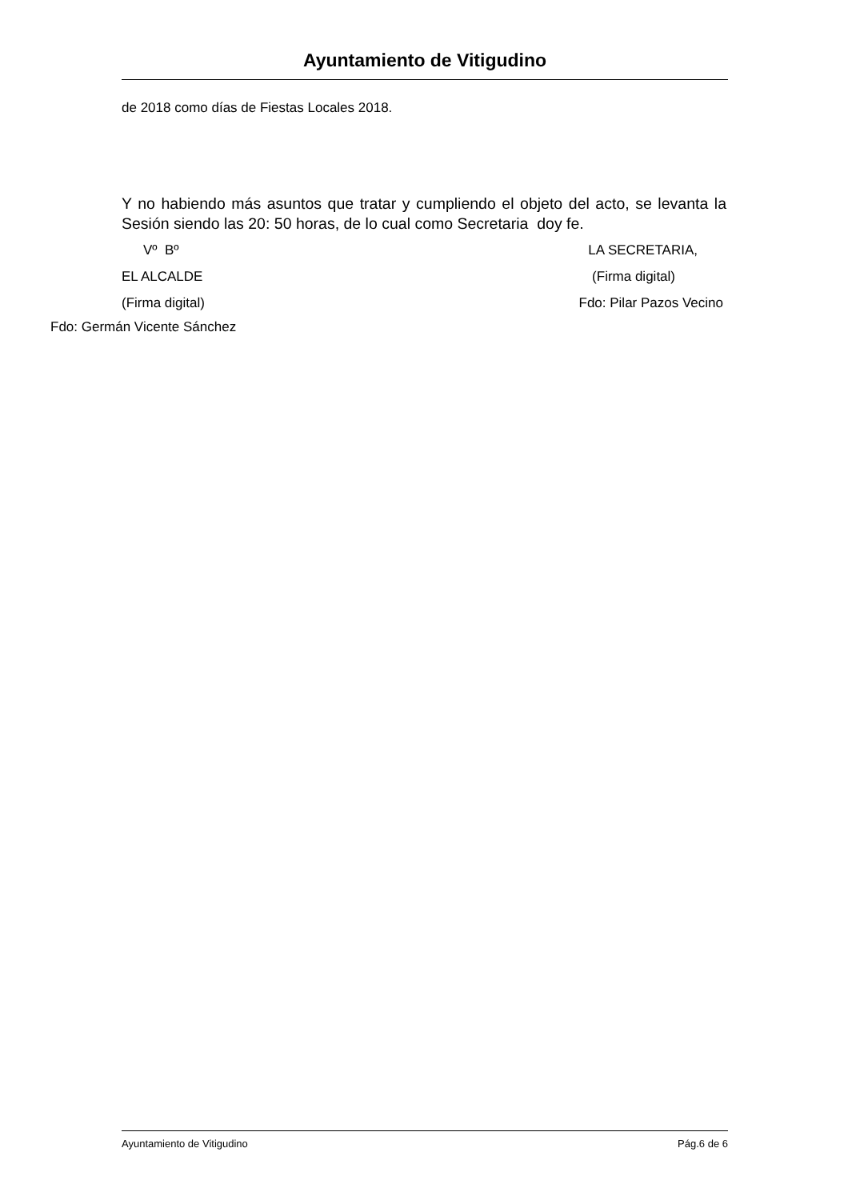Ayuntamiento de Vitigudino
de 2018 como días de Fiestas Locales 2018.
Y no habiendo más asuntos que tratar y cumpliendo el objeto del acto, se levanta la Sesión siendo las 20: 50 horas, de lo cual como Secretaria doy fe.
Vº Bº LA SECRETARIA,
EL ALCALDE (Firma digital)
(Firma digital) Fdo: Pilar Pazos Vecino
Fdo: Germán Vicente Sánchez
Ayuntamiento de Vitigudino Pág.6 de 6